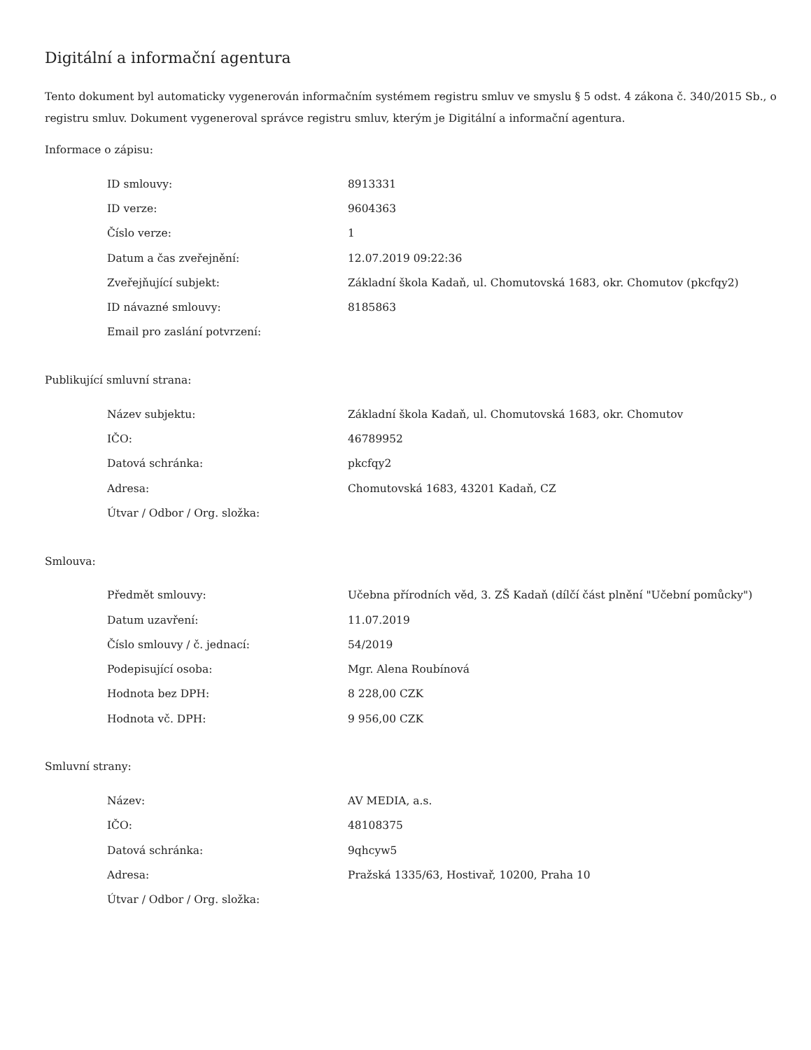Digitální a informační agentura
Tento dokument byl automaticky vygenerován informačním systémem registru smluv ve smyslu § 5 odst. 4 zákona č. 340/2015 Sb., o registru smluv. Dokument vygeneroval správce registru smluv, kterým je Digitální a informační agentura.
Informace o zápisu:
| ID smlouvy: | 8913331 |
| ID verze: | 9604363 |
| Číslo verze: | 1 |
| Datum a čas zveřejnění: | 12.07.2019 09:22:36 |
| Zveřejňující subjekt: | Základní škola Kadaň, ul. Chomutovská 1683, okr. Chomutov (pkcfqy2) |
| ID návazné smlouvy: | 8185863 |
| Email pro zaslání potvrzení: | |
Publikující smluvní strana:
| Název subjektu: | Základní škola Kadaň, ul. Chomutovská 1683, okr. Chomutov |
| IČO: | 46789952 |
| Datová schránka: | pkcfqy2 |
| Adresa: | Chomutovská 1683, 43201 Kadaň, CZ |
| Útvar / Odbor / Org. složka: | |
Smlouva:
| Předmět smlouvy: | Učebna přírodních věd, 3. ZŠ Kadaň (dílčí část plnění "Učební pomůcky") |
| Datum uzavření: | 11.07.2019 |
| Číslo smlouvy / č. jednací: | 54/2019 |
| Podepisující osoba: | Mgr. Alena Roubínová |
| Hodnota bez DPH: | 8 228,00 CZK |
| Hodnota vč. DPH: | 9 956,00 CZK |
Smluvní strany:
| Název: | AV MEDIA, a.s. |
| IČO: | 48108375 |
| Datová schránka: | 9qhcyw5 |
| Adresa: | Pražská 1335/63, Hostivař, 10200, Praha 10 |
| Útvar / Odbor / Org. složka: | |